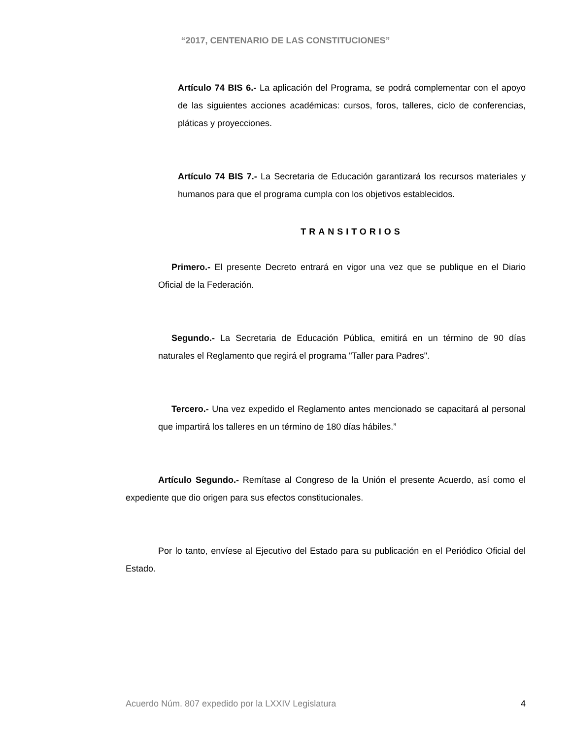“2017, CENTENARIO DE LAS CONSTITUCIONES”
Artículo 74 BIS 6.- La aplicación del Programa, se podrá complementar con el apoyo de las siguientes acciones académicas: cursos, foros, talleres, ciclo de conferencias, pláticas y proyecciones.
Artículo 74 BIS 7.- La Secretaria de Educación garantizará los recursos materiales y humanos para que el programa cumpla con los objetivos establecidos.
TRANSITORIOS
Primero.- El presente Decreto entrará en vigor una vez que se publique en el Diario Oficial de la Federación.
Segundo.- La Secretaria de Educación Pública, emitirá en un término de 90 días naturales el Reglamento que regirá el programa "Taller para Padres".
Tercero.- Una vez expedido el Reglamento antes mencionado se capacitará al personal que impartirá los talleres en un término de 180 días hábiles.”
Artículo Segundo.- Remítase al Congreso de la Unión el presente Acuerdo, así como el expediente que dio origen para sus efectos constitucionales.
Por lo tanto, envíese al Ejecutivo del Estado para su publicación en el Periódico Oficial del Estado.
Acuerdo Núm. 807 expedido por la LXXIV Legislatura 4